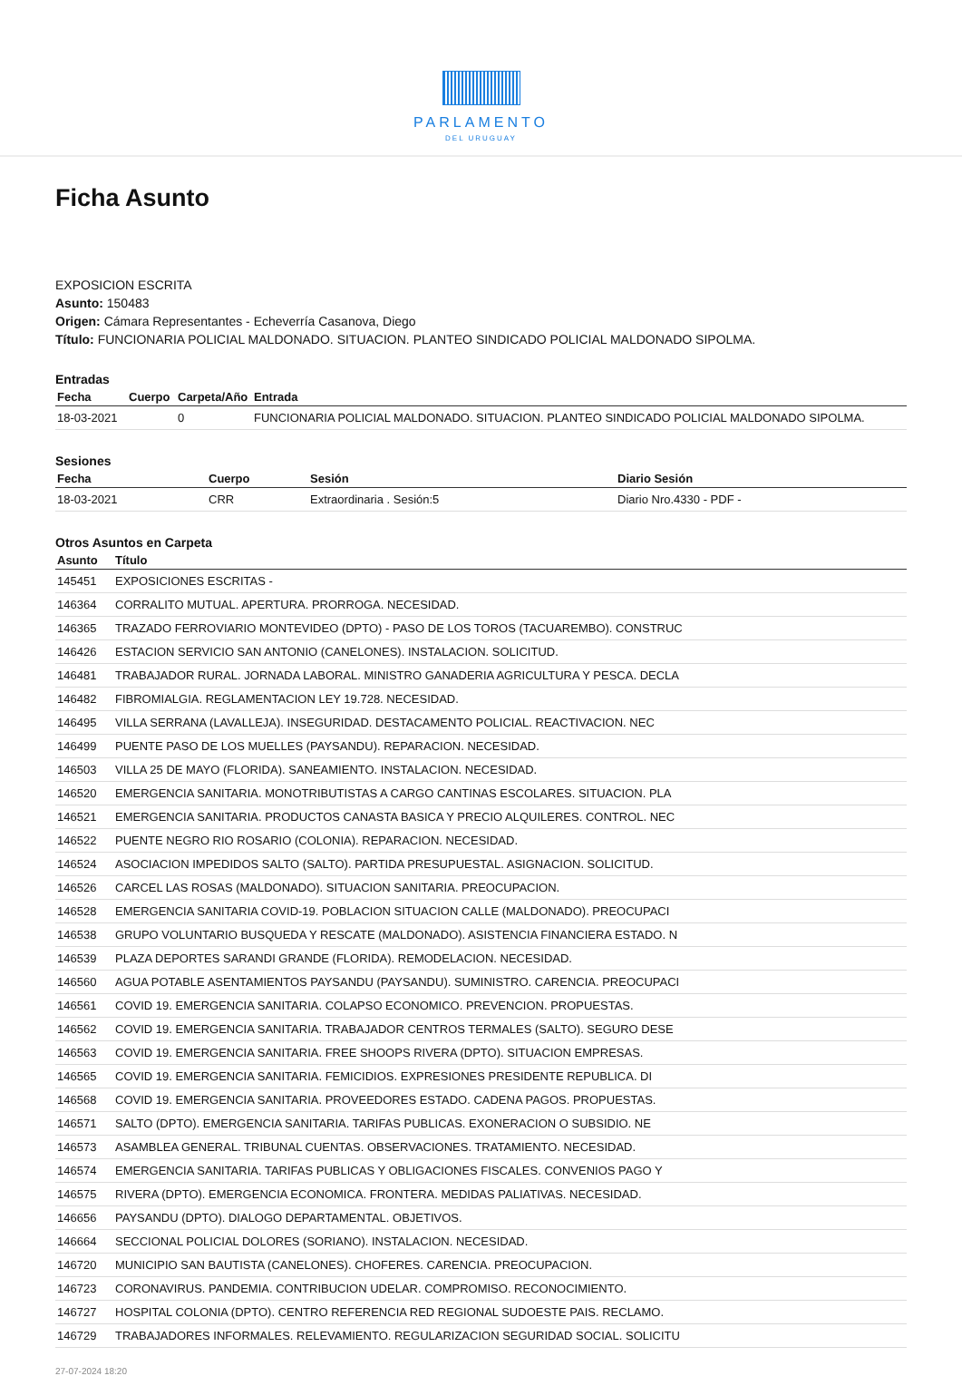PARLAMENTO
DEL URUGUAY
Ficha Asunto
EXPOSICION ESCRITA
Asunto: 150483
Origen: Cámara Representantes - Echeverría Casanova, Diego
Título: FUNCIONARIA POLICIAL MALDONADO. SITUACION. PLANTEO SINDICADO POLICIAL MALDONADO SIPOLMA.
Entradas
| Fecha | Cuerpo | Carpeta/Año | Entrada |
| --- | --- | --- | --- |
| 18-03-2021 | | 0 | FUNCIONARIA POLICIAL MALDONADO. SITUACION. PLANTEO SINDICADO POLICIAL MALDONADO SIPOLMA. |
Sesiones
| Fecha | Cuerpo | Sesión | Diario Sesión |
| --- | --- | --- | --- |
| 18-03-2021 | CRR | Extraordinaria . Sesión:5 | Diario Nro.4330 - PDF - |
Otros Asuntos en Carpeta
| Asunto | Título |
| --- | --- |
| 145451 | EXPOSICIONES ESCRITAS - |
| 146364 | CORRALITO MUTUAL. APERTURA. PRORROGA. NECESIDAD. |
| 146365 | TRAZADO FERROVIARIO MONTEVIDEO (DPTO) - PASO DE LOS TOROS (TACUAREMBO). CONSTRUC |
| 146426 | ESTACION SERVICIO SAN ANTONIO (CANELONES). INSTALACION. SOLICITUD. |
| 146481 | TRABAJADOR RURAL. JORNADA LABORAL. MINISTRO GANADERIA AGRICULTURA Y PESCA. DECLA |
| 146482 | FIBROMIALGIA. REGLAMENTACION LEY 19.728. NECESIDAD. |
| 146495 | VILLA SERRANA (LAVALLEJA). INSEGURIDAD. DESTACAMENTO POLICIAL. REACTIVACION. NEC |
| 146499 | PUENTE PASO DE LOS MUELLES (PAYSANDU). REPARACION. NECESIDAD. |
| 146503 | VILLA 25 DE MAYO (FLORIDA). SANEAMIENTO. INSTALACION. NECESIDAD. |
| 146520 | EMERGENCIA SANITARIA. MONOTRIBUTISTAS A CARGO CANTINAS ESCOLARES. SITUACION. PLA |
| 146521 | EMERGENCIA SANITARIA. PRODUCTOS CANASTA BASICA Y PRECIO ALQUILERES. CONTROL. NEC |
| 146522 | PUENTE NEGRO RIO ROSARIO (COLONIA). REPARACION. NECESIDAD. |
| 146524 | ASOCIACION IMPEDIDOS SALTO (SALTO). PARTIDA PRESUPUESTAL. ASIGNACION. SOLICITUD. |
| 146526 | CARCEL LAS ROSAS (MALDONADO). SITUACION SANITARIA. PREOCUPACION. |
| 146528 | EMERGENCIA SANITARIA COVID-19. POBLACION SITUACION CALLE (MALDONADO). PREOCUPACI |
| 146538 | GRUPO VOLUNTARIO BUSQUEDA Y RESCATE (MALDONADO). ASISTENCIA FINANCIERA ESTADO. N |
| 146539 | PLAZA DEPORTES SARANDI GRANDE (FLORIDA). REMODELACION. NECESIDAD. |
| 146560 | AGUA POTABLE ASENTAMIENTOS PAYSANDU (PAYSANDU). SUMINISTRO. CARENCIA. PREOCUPACI |
| 146561 | COVID 19. EMERGENCIA SANITARIA. COLAPSO ECONOMICO. PREVENCION. PROPUESTAS. |
| 146562 | COVID 19. EMERGENCIA SANITARIA. TRABAJADOR CENTROS TERMALES (SALTO). SEGURO DESE |
| 146563 | COVID 19. EMERGENCIA SANITARIA. FREE SHOOPS RIVERA (DPTO). SITUACION EMPRESAS. |
| 146565 | COVID 19. EMERGENCIA SANITARIA. FEMICIDIOS. EXPRESIONES PRESIDENTE REPUBLICA. DI |
| 146568 | COVID 19. EMERGENCIA SANITARIA. PROVEEDORES ESTADO. CADENA PAGOS. PROPUESTAS. |
| 146571 | SALTO (DPTO). EMERGENCIA SANITARIA. TARIFAS PUBLICAS. EXONERACION O SUBSIDIO. NE |
| 146573 | ASAMBLEA GENERAL. TRIBUNAL CUENTAS. OBSERVACIONES. TRATAMIENTO. NECESIDAD. |
| 146574 | EMERGENCIA SANITARIA. TARIFAS PUBLICAS Y OBLIGACIONES FISCALES. CONVENIOS PAGO Y |
| 146575 | RIVERA (DPTO). EMERGENCIA ECONOMICA. FRONTERA. MEDIDAS PALIATIVAS. NECESIDAD. |
| 146656 | PAYSANDU (DPTO). DIALOGO DEPARTAMENTAL. OBJETIVOS. |
| 146664 | SECCIONAL POLICIAL DOLORES (SORIANO). INSTALACION. NECESIDAD. |
| 146720 | MUNICIPIO SAN BAUTISTA (CANELONES). CHOFERES. CARENCIA. PREOCUPACION. |
| 146723 | CORONAVIRUS. PANDEMIA. CONTRIBUCION UDELAR. COMPROMISO. RECONOCIMIENTO. |
| 146727 | HOSPITAL COLONIA (DPTO). CENTRO REFERENCIA RED REGIONAL SUDOESTE PAIS. RECLAMO. |
| 146729 | TRABAJADORES INFORMALES. RELEVAMIENTO. REGULARIZACION SEGURIDAD SOCIAL. SOLICITU |
27-07-2024 18:20